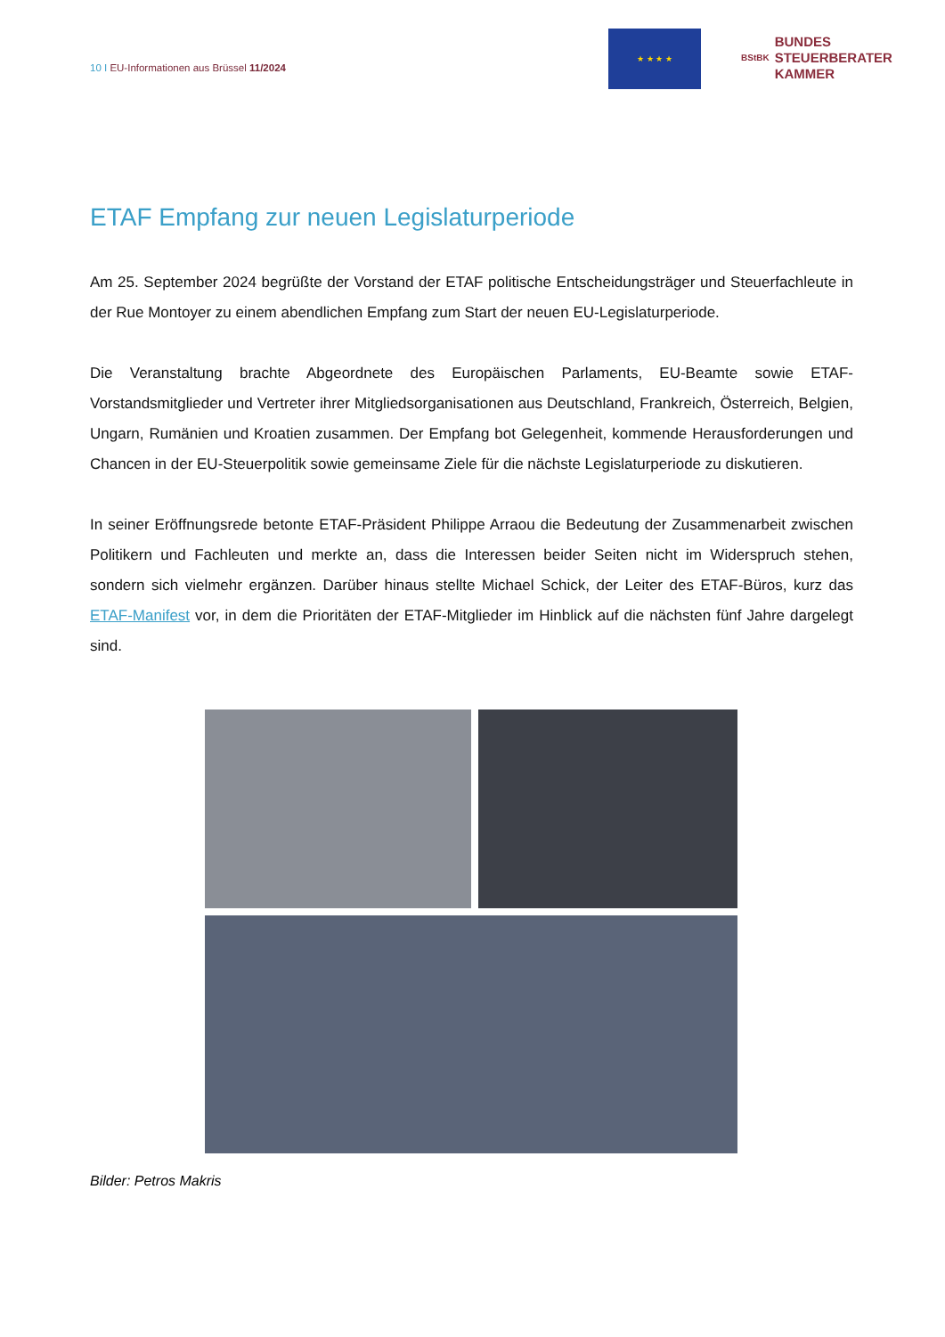10 I EU-Informationen aus Brüssel 11/2024
★ ★ ★ ★
BStBK
BUNDES
STEUERBERATER
KAMMER
ETAF Empfang zur neuen Legislaturperiode
Am 25. September 2024 begrüßte der Vorstand der ETAF politische Entscheidungsträger und Steuerfachleute in der Rue Montoyer zu einem abendlichen Empfang zum Start der neuen EU-Legislaturperiode.
Die Veranstaltung brachte Abgeordnete des Europäischen Parlaments, EU-Beamte sowie ETAF-Vorstandsmitglieder und Vertreter ihrer Mitgliedsorganisationen aus Deutschland, Frankreich, Österreich, Belgien, Ungarn, Rumänien und Kroatien zusammen. Der Empfang bot Gelegenheit, kommende Herausforderungen und Chancen in der EU-Steuerpolitik sowie gemeinsame Ziele für die nächste Legislaturperiode zu diskutieren.
In seiner Eröffnungsrede betonte ETAF-Präsident Philippe Arraou die Bedeutung der Zusammenarbeit zwischen Politikern und Fachleuten und merkte an, dass die Interessen beider Seiten nicht im Widerspruch stehen, sondern sich vielmehr ergänzen. Darüber hinaus stellte Michael Schick, der Leiter des ETAF-Büros, kurz das ETAF-Manifest vor, in dem die Prioritäten der ETAF-Mitglieder im Hinblick auf die nächsten fünf Jahre dargelegt sind.
Bilder: Petros Makris